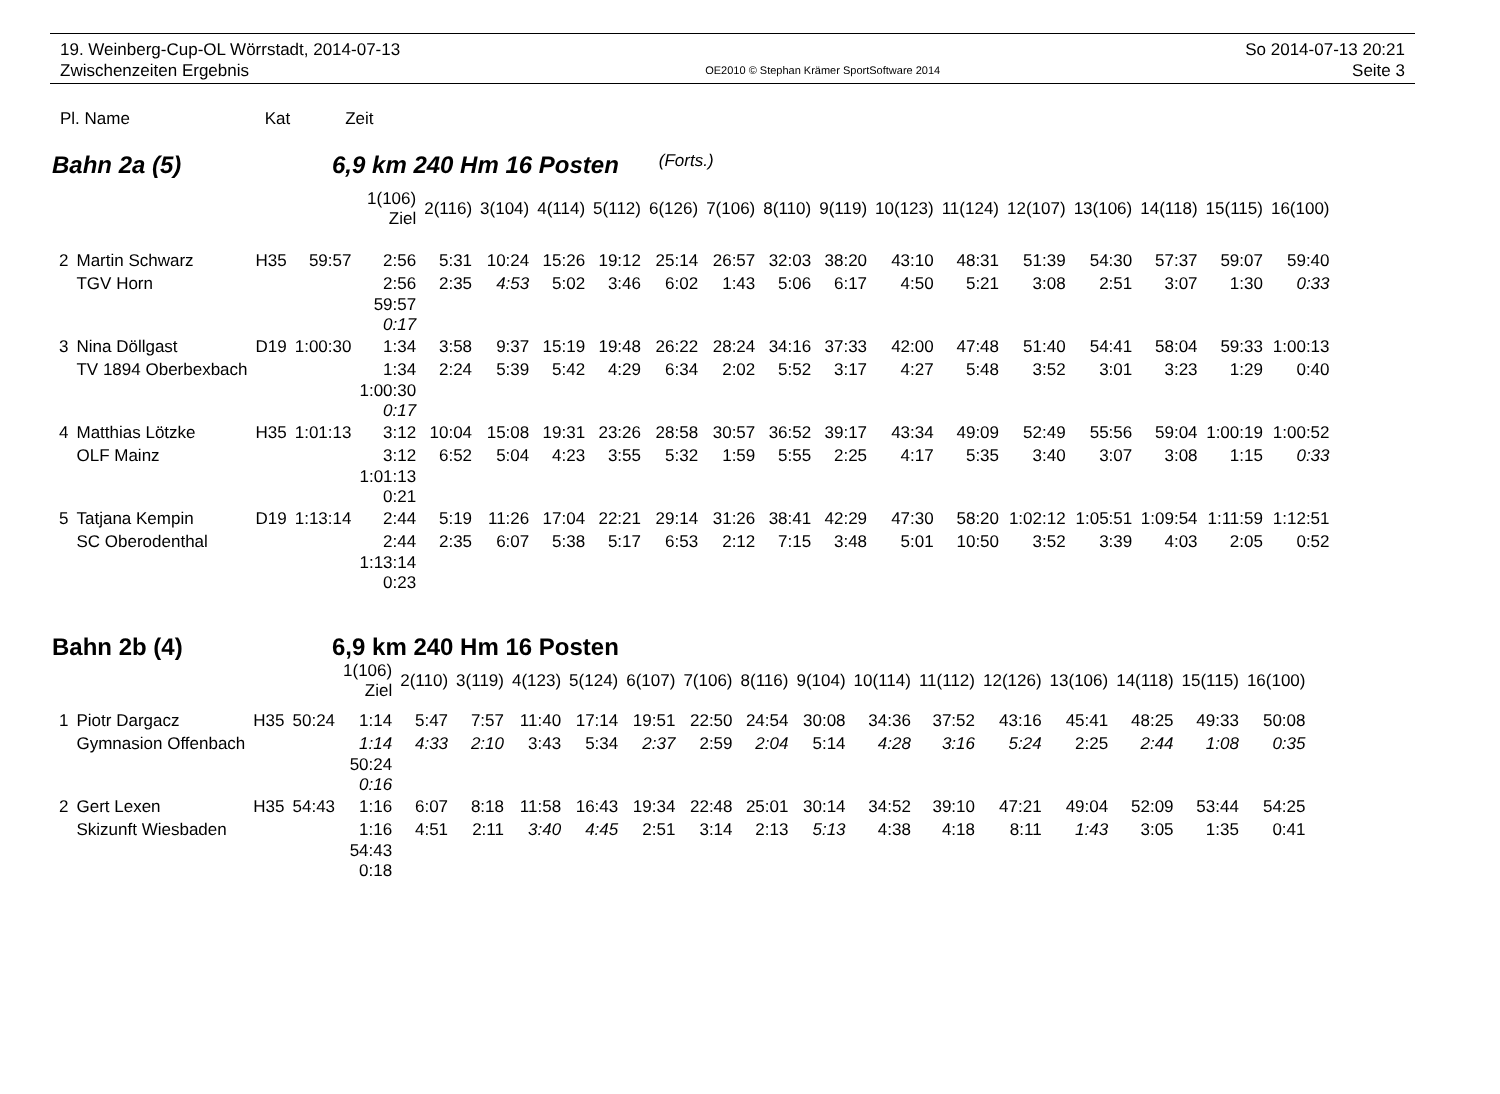19. Weinberg-Cup-OL Wörrstadt, 2014-07-13
Zwischenzeiten Ergebnis
OE2010 © Stephan Krämer SportSoftware 2014
So 2014-07-13 20:21
Seite 3
Pl. Name Kat Zeit
Bahn 2a (5) 6,9 km 240 Hm 16 Posten (Forts.)
| | | | | 1(106) Ziel | 2(116) | 3(104) | 4(114) | 5(112) | 6(126) | 7(106) | 8(110) | 9(119) | 10(123) | 11(124) | 12(107) | 13(106) | 14(118) | 15(115) | 16(100) |
| 2 | Martin Schwarz | H35 | 59:57 | 2:56 | 5:31 | 10:24 | 15:26 | 19:12 | 25:14 | 26:57 | 32:03 | 38:20 | 43:10 | 48:31 | 51:39 | 54:30 | 57:37 | 59:07 | 59:40 |
| | TGV Horn | | | 2:56 | 2:35 | 4:53 | 5:02 | 3:46 | 6:02 | 1:43 | 5:06 | 6:17 | 4:50 | 5:21 | 3:08 | 2:51 | 3:07 | 1:30 | 0:33 |
| | | | | 59:57 0:17 | | | | | | | | | | | | | | | |
| 3 | Nina Döllgast | D19 | 1:00:30 | 1:34 | 3:58 | 9:37 | 15:19 | 19:48 | 26:22 | 28:24 | 34:16 | 37:33 | 42:00 | 47:48 | 51:40 | 54:41 | 58:04 | 59:33 | 1:00:13 |
| | TV 1894 Oberbexbach | | | 1:34 | 2:24 | 5:39 | 5:42 | 4:29 | 6:34 | 2:02 | 5:52 | 3:17 | 4:27 | 5:48 | 3:52 | 3:01 | 3:23 | 1:29 | 0:40 |
| | | | | 1:00:30 0:17 | | | | | | | | | | | | | | | |
| 4 | Matthias Lötzke | H35 | 1:01:13 | 3:12 | 10:04 | 15:08 | 19:31 | 23:26 | 28:58 | 30:57 | 36:52 | 39:17 | 43:34 | 49:09 | 52:49 | 55:56 | 59:04 | 1:00:19 | 1:00:52 |
| | OLF Mainz | | | 3:12 | 6:52 | 5:04 | 4:23 | 3:55 | 5:32 | 1:59 | 5:55 | 2:25 | 4:17 | 5:35 | 3:40 | 3:07 | 3:08 | 1:15 | 0:33 |
| | | | | 1:01:13 0:21 | | | | | | | | | | | | | | | |
| 5 | Tatjana Kempin | D19 | 1:13:14 | 2:44 | 5:19 | 11:26 | 17:04 | 22:21 | 29:14 | 31:26 | 38:41 | 42:29 | 47:30 | 58:20 | 1:02:12 | 1:05:51 | 1:09:54 | 1:11:59 | 1:12:51 |
| | SC Oberodenthal | | | 2:44 | 2:35 | 6:07 | 5:38 | 5:17 | 6:53 | 2:12 | 7:15 | 3:48 | 5:01 | 10:50 | 3:52 | 3:39 | 4:03 | 2:05 | 0:52 |
| | | | | 1:13:14 0:23 | | | | | | | | | | | | | | | |
Bahn 2b (4) 6,9 km 240 Hm 16 Posten
| | | | | 1(106) Ziel | 2(110) | 3(119) | 4(123) | 5(124) | 6(107) | 7(106) | 8(116) | 9(104) | 10(114) | 11(112) | 12(126) | 13(106) | 14(118) | 15(115) | 16(100) |
| 1 | Piotr Dargacz | H35 | 50:24 | 1:14 | 5:47 | 7:57 | 11:40 | 17:14 | 19:51 | 22:50 | 24:54 | 30:08 | 34:36 | 37:52 | 43:16 | 45:41 | 48:25 | 49:33 | 50:08 |
| | Gymnasion Offenbach | | | 1:14 | 4:33 | 2:10 | 3:43 | 5:34 | 2:37 | 2:59 | 2:04 | 5:14 | 4:28 | 3:16 | 5:24 | 2:25 | 2:44 | 1:08 | 0:35 |
| | | | | 50:24 0:16 | | | | | | | | | | | | | | | |
| 2 | Gert Lexen | H35 | 54:43 | 1:16 | 6:07 | 8:18 | 11:58 | 16:43 | 19:34 | 22:48 | 25:01 | 30:14 | 34:52 | 39:10 | 47:21 | 49:04 | 52:09 | 53:44 | 54:25 |
| | Skizunft Wiesbaden | | | 1:16 | 4:51 | 2:11 | 3:40 | 4:45 | 2:51 | 3:14 | 2:13 | 5:13 | 4:38 | 4:18 | 8:11 | 1:43 | 3:05 | 1:35 | 0:41 |
| | | | | 54:43 0:18 | | | | | | | | | | | | | | | |